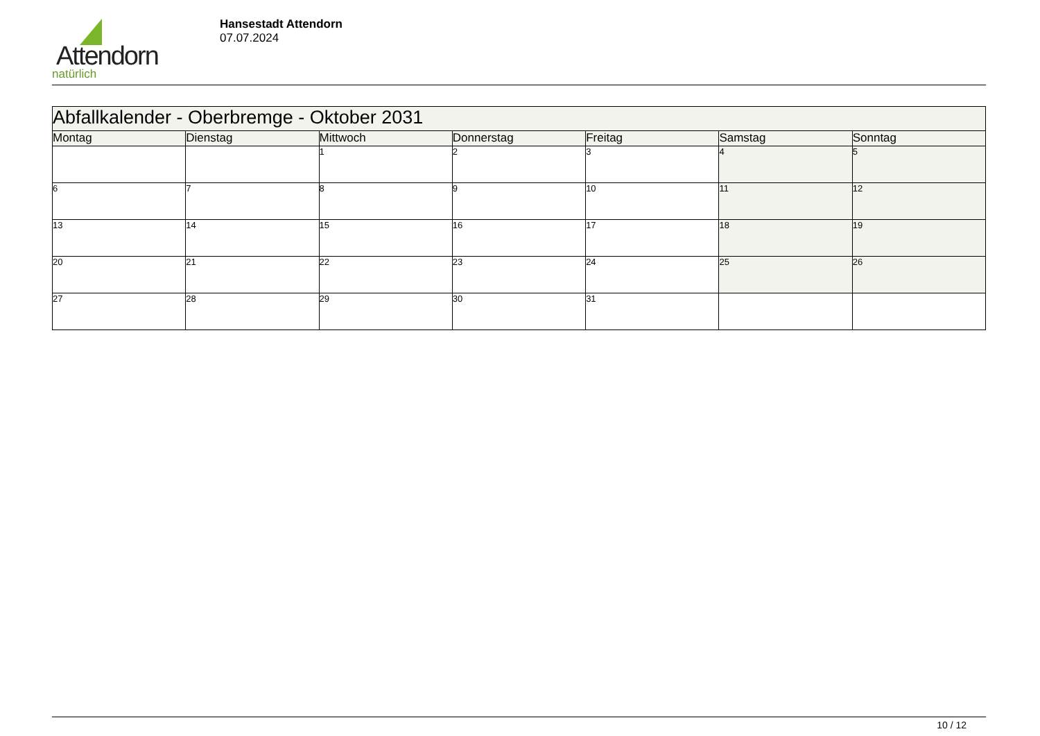Attendorn
natürlich
Hansestadt Attendorn
07.07.2024
| Abfallkalender - Oberbremge - Oktober 2031 | | | | | | |
| Montag | Dienstag | Mittwoch | Donnerstag | Freitag | Samstag | Sonntag |
| | | 1 | 2 | 3 | 4 | 5 |
| 6 | 7 | 8 | 9 | 10 | 11 | 12 |
| 13 | 14 | 15 | 16 | 17 | 18 | 19 |
| 20 | 21 | 22 | 23 | 24 | 25 | 26 |
| 27 | 28 | 29 | 30 | 31 | | |
10 / 12